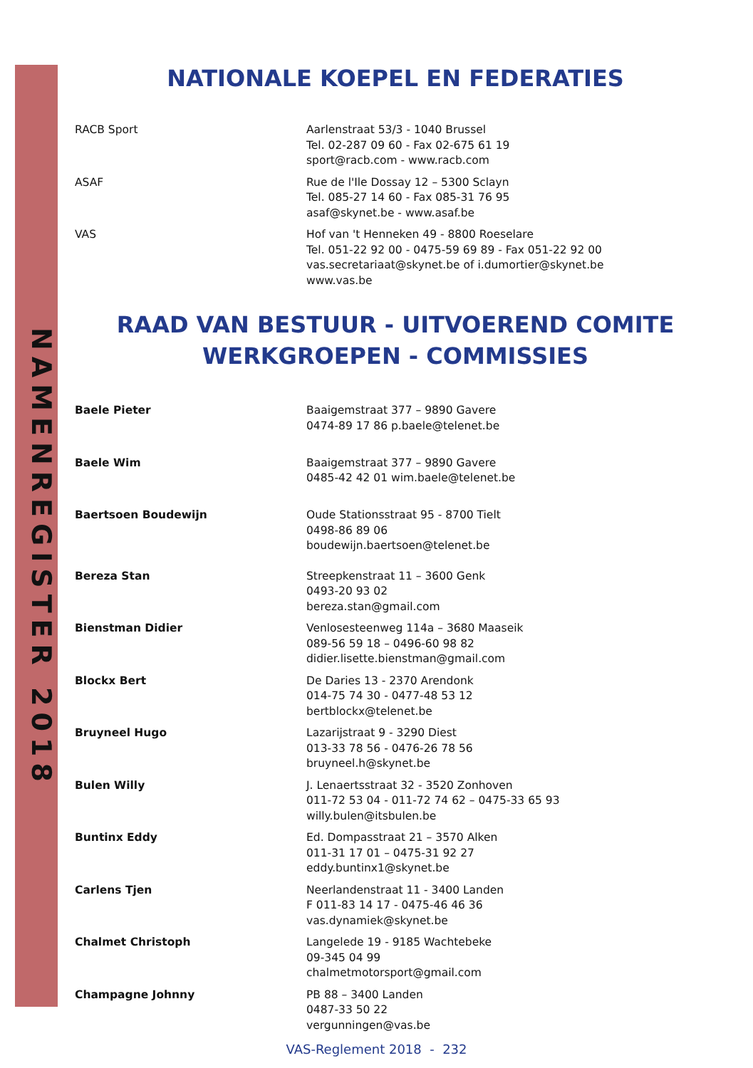NAMENREGISTER 2018
NATIONALE KOEPEL EN FEDERATIES
| RACB Sport | Aarlenstraat 53/3 - 1040 Brussel Tel. 02-287 09 60 - Fax 02-675 61 19 sport@racb.com - www.racb.com |
| ASAF | Rue de l'Ile Dossay 12 – 5300 Sclayn Tel. 085-27 14 60 - Fax 085-31 76 95 asaf@skynet.be - www.asaf.be |
| VAS | Hof van 't Henneken 49 - 8800 Roeselare Tel. 051-22 92 00 - 0475-59 69 89 - Fax 051-22 92 00 vas.secretariaat@skynet.be of i.dumortier@skynet.be www.vas.be |
RAAD VAN BESTUUR - UITVOEREND COMITE
WERKGROEPEN - COMMISSIES
| Baele Pieter | Baaigemstraat 377 – 9890 Gavere 0474-89 17 86 p.baele@telenet.be |
| Baele Wim | Baaigemstraat 377 – 9890 Gavere 0485-42 42 01 wim.baele@telenet.be |
| Baertsoen Boudewijn | Oude Stationsstraat 95 - 8700 Tielt 0498-86 89 06 boudewijn.baertsoen@telenet.be |
| Bereza Stan | Streepkenstraat 11 – 3600 Genk 0493-20 93 02 bereza.stan@gmail.com |
| Bienstman Didier | Venlosesteenweg 114a – 3680 Maaseik 089-56 59 18 – 0496-60 98 82 didier.lisette.bienstman@gmail.com |
| Blockx Bert | De Daries 13 - 2370 Arendonk 014-75 74 30 - 0477-48 53 12 bertblockx@telenet.be |
| Bruyneel Hugo | Lazarijstraat 9 - 3290 Diest 013-33 78 56 - 0476-26 78 56 bruyneel.h@skynet.be |
| Bulen Willy | J. Lenaertsstraat 32 - 3520 Zonhoven 011-72 53 04 - 011-72 74 62 – 0475-33 65 93 willy.bulen@itsbulen.be |
| Buntinx Eddy | Ed. Dompasstraat 21 – 3570 Alken 011-31 17 01 – 0475-31 92 27 eddy.buntinx1@skynet.be |
| Carlens Tjen | Neerlandenstraat 11 - 3400 Landen F 011-83 14 17 - 0475-46 46 36 vas.dynamiek@skynet.be |
| Chalmet Christoph | Langelede 19 - 9185 Wachtebeke 09-345 04 99 chalmetmotorsport@gmail.com |
| Champagne Johnny | PB 88 – 3400 Landen 0487-33 50 22 vergunningen@vas.be |
VAS-Reglement 2018 - 232